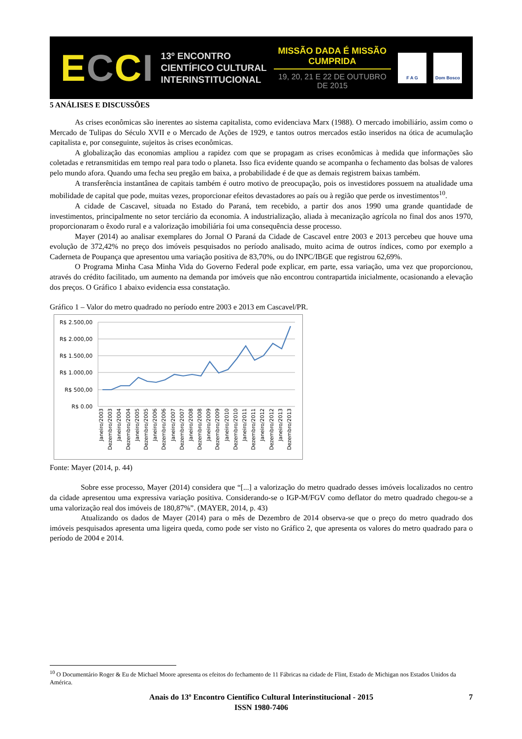ECCI
13º ENCONTRO
CIENTÍFICO CULTURAL
INTERINSTITUCIONAL
MISSÃO DADA É MISSÃO CUMPRIDA
19, 20, 21 E 22 DE OUTUBRO DE 2015
F A G Dom Bosco
5 ANÁLISES E DISCUSSÕES
As crises econômicas são inerentes ao sistema capitalista, como evidenciava Marx (1988). O mercado imobiliário, assim como o Mercado de Tulipas do Século XVII e o Mercado de Ações de 1929, e tantos outros mercados estão inseridos na ótica de acumulação capitalista e, por conseguinte, sujeitos às crises econômicas.
A globalização das economias ampliou a rapidez com que se propagam as crises econômicas à medida que informações são coletadas e retransmitidas em tempo real para todo o planeta. Isso fica evidente quando se acompanha o fechamento das bolsas de valores pelo mundo afora. Quando uma fecha seu pregão em baixa, a probabilidade é de que as demais registrem baixas também.
A transferência instantânea de capitais também é outro motivo de preocupação, pois os investidores possuem na atualidade uma mobilidade de capital que pode, muitas vezes, proporcionar efeitos devastadores ao país ou à região que perde os investimentos<sup>10</sup>.
A cidade de Cascavel, situada no Estado do Paraná, tem recebido, a partir dos anos 1990 uma grande quantidade de investimentos, principalmente no setor terciário da economia. A industrialização, aliada à mecanização agrícola no final dos anos 1970, proporcionaram o êxodo rural e a valorização imobiliária foi uma consequência desse processo.
Mayer (2014) ao analisar exemplares do Jornal O Paraná da Cidade de Cascavel entre 2003 e 2013 percebeu que houve uma evolução de 372,42% no preço dos imóveis pesquisados no período analisado, muito acima de outros índices, como por exemplo a Caderneta de Poupança que apresentou uma variação positiva de 83,70%, ou do INPC/IBGE que registrou 62,69%.
O Programa Minha Casa Minha Vida do Governo Federal pode explicar, em parte, essa variação, uma vez que proporcionou, através do crédito facilitado, um aumento na demanda por imóveis que não encontrou contrapartida inicialmente, ocasionando a elevação dos preços. O Gráfico 1 abaixo evidencia essa constatação.
Gráfico 1 – Valor do metro quadrado no período entre 2003 e 2013 em Cascavel/PR.
R$ 2.500,00
R$ 2.000,00
R$ 1.500,00
R$ 1.000,00
R$ 500,00
R$ 0,00
Janeiro/2003
Dezembro/2003
Janeiro/2004
Dezembro/2004
Janeiro/2005
Dezembro/2005
Janeiro/2006
Dezembro/2006
Janeiro/2007
Dezembro/2007
Janeiro/2008
Dezembro/2008
Janeiro/2009
Dezembro/2009
Janeiro/2010
Dezembro/2010
Janeiro/2011
Dezembro/2011
Janeiro/2012
Dezembro/2012
Janeiro/2013
Dezembro/2013
Fonte: Mayer (2014, p. 44)
Sobre esse processo, Mayer (2014) considera que “[...] a valorização do metro quadrado desses imóveis localizados no centro da cidade apresentou uma expressiva variação positiva. Considerando-se o IGP-M/FGV como deflator do metro quadrado chegou-se a uma valorização real dos imóveis de 180,87%”. (MAYER, 2014, p. 43)
Atualizando os dados de Mayer (2014) para o mês de Dezembro de 2014 observa-se que o preço do metro quadrado dos imóveis pesquisados apresenta uma ligeira queda, como pode ser visto no Gráfico 2, que apresenta os valores do metro quadrado para o período de 2004 e 2014.
<sup>10</sup> O Documentário Roger & Eu de Michael Moore apresenta os efeitos do fechamento de 11 Fábricas na cidade de Flint, Estado de Michigan nos Estados Unidos da América.
Anais do 13º Encontro Científico Cultural Interinstitucional - 2015
ISSN 1980-7406
7